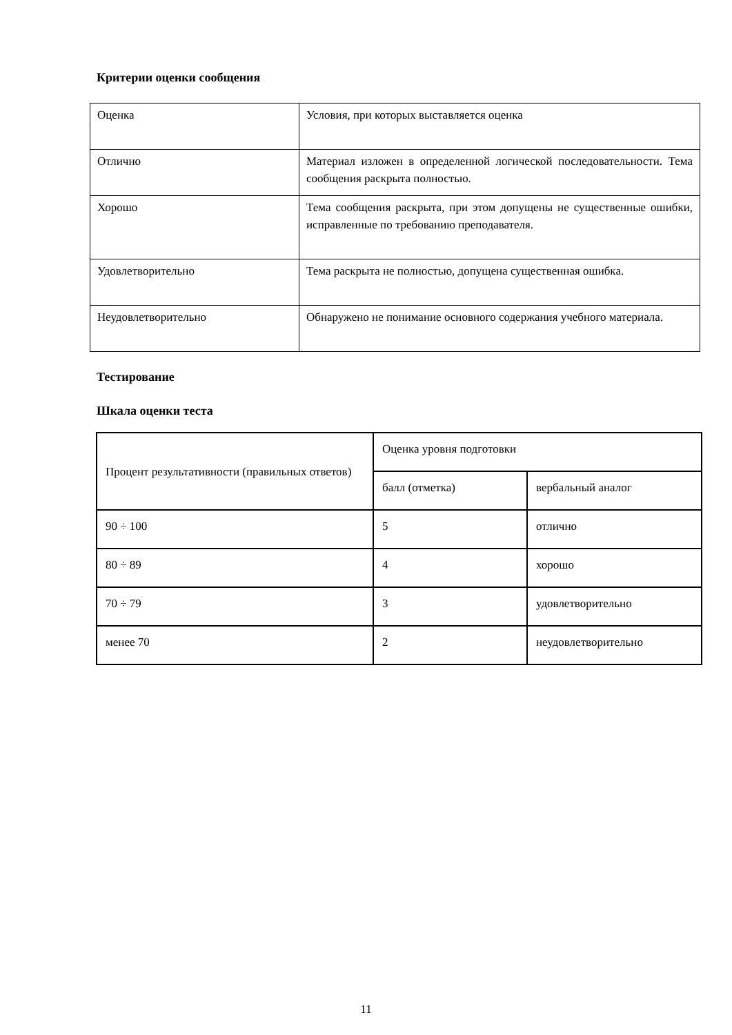Критерии оценки сообщения
| Оценка | Условия, при которых выставляется оценка |
| Отлично | Материал изложен в определенной логической последовательности. Тема сообщения раскрыта полностью. |
| Хорошо | Тема сообщения раскрыта, при этом допущены не существенные ошибки, исправленные по требованию преподавателя. |
| Удовлетворительно | Тема раскрыта не полностью, допущена существенная ошибка. |
| Неудовлетворительно | Обнаружено не понимание основного содержания учебного материала. |
Тестирование
Шкала оценки теста
| Процент результативности (правильных ответов) | Оценка уровня подготовки | |
| | балл (отметка) | вербальный аналог |
| 90 ÷ 100 | 5 | отлично |
| 80 ÷ 89 | 4 | хорошо |
| 70 ÷ 79 | 3 | удовлетворительно |
| менее 70 | 2 | неудовлетворительно |
11